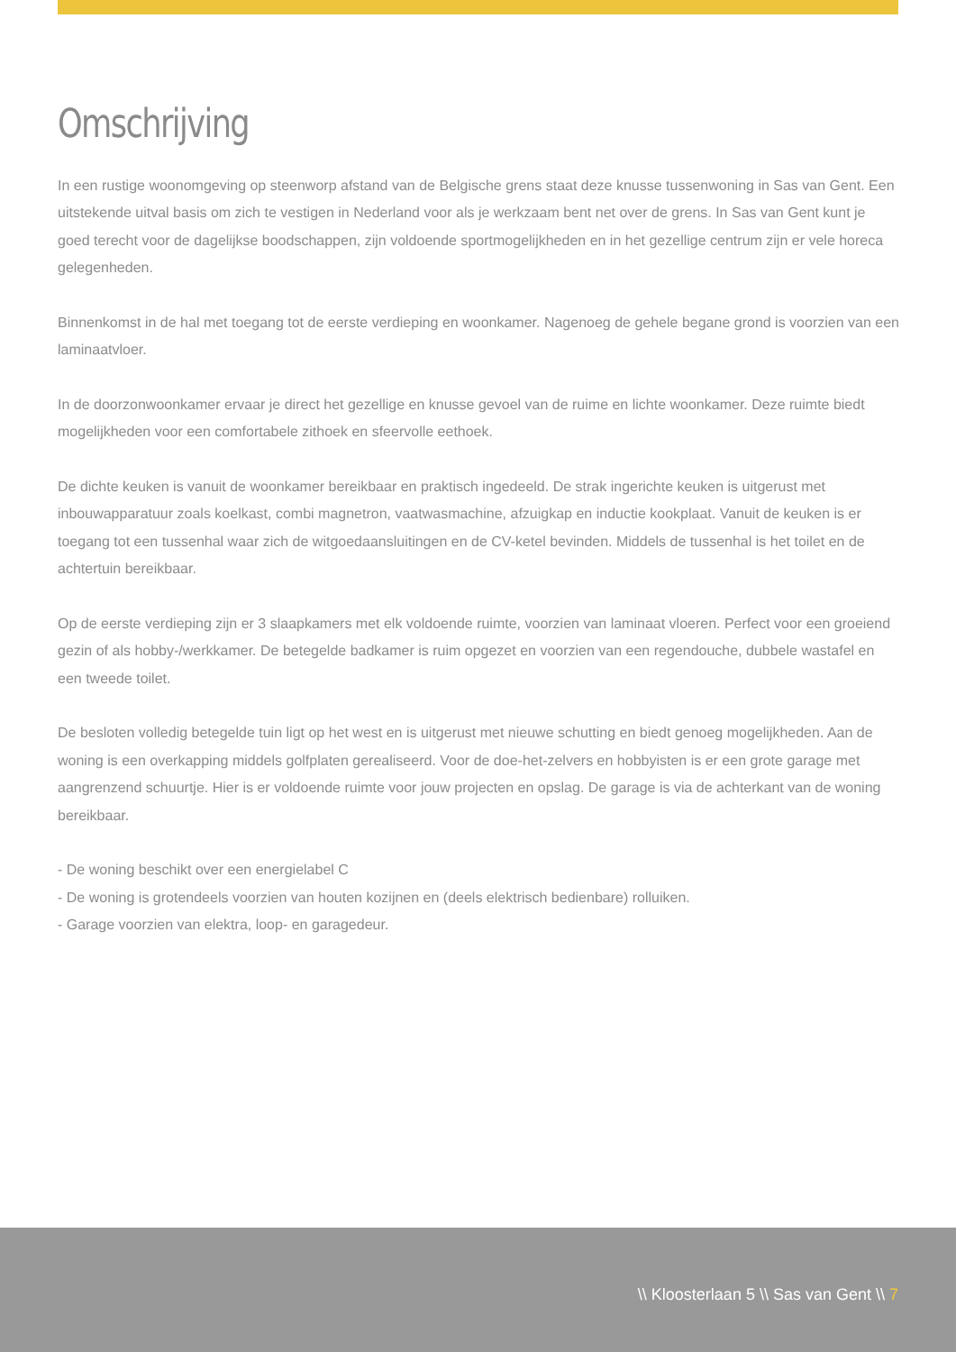Omschrijving
In een rustige woonomgeving op steenworp afstand van de Belgische grens staat deze knusse tussenwoning in Sas van Gent. Een uitstekende uitval basis om zich te vestigen in Nederland voor als je werkzaam bent net over de grens. In Sas van Gent kunt je goed terecht voor de dagelijkse boodschappen, zijn voldoende sportmogelijkheden en in het gezellige centrum zijn er vele horeca gelegenheden.
Binnenkomst in de hal met toegang tot de eerste verdieping en woonkamer. Nagenoeg de gehele begane grond is voorzien van een laminaatvloer.
In de doorzonwoonkamer ervaar je direct het gezellige en knusse gevoel van de ruime en lichte woonkamer. Deze ruimte biedt mogelijkheden voor een comfortabele zithoek en sfeervolle eethoek.
De dichte keuken is vanuit de woonkamer bereikbaar en praktisch ingedeeld. De strak ingerichte keuken is uitgerust met inbouwapparatuur zoals koelkast, combi magnetron, vaatwasmachine, afzuigkap en inductie kookplaat. Vanuit de keuken is er toegang tot een tussenhal waar zich de witgoedaansluitingen en de CV-ketel bevinden. Middels de tussenhal is het toilet en de achtertuin bereikbaar.
Op de eerste verdieping zijn er 3 slaapkamers met elk voldoende ruimte, voorzien van laminaat vloeren. Perfect voor een groeiend gezin of als hobby-/werkkamer. De betegelde badkamer is ruim opgezet en voorzien van een regendouche, dubbele wastafel en een tweede toilet.
De besloten volledig betegelde tuin ligt op het west en is uitgerust met nieuwe schutting en biedt genoeg mogelijkheden. Aan de woning is een overkapping middels golfplaten gerealiseerd. Voor de doe-het-zelvers en hobbyisten is er een grote garage met aangrenzend schuurtje. Hier is er voldoende ruimte voor jouw projecten en opslag. De garage is via de achterkant van de woning bereikbaar.
- De woning beschikt over een energielabel C
- De woning is grotendeels voorzien van houten kozijnen en (deels elektrisch bedienbare) rolluiken.
- Garage voorzien van elektra, loop- en garagedeur.
\\ Kloosterlaan 5 \\ Sas van Gent \\ 7